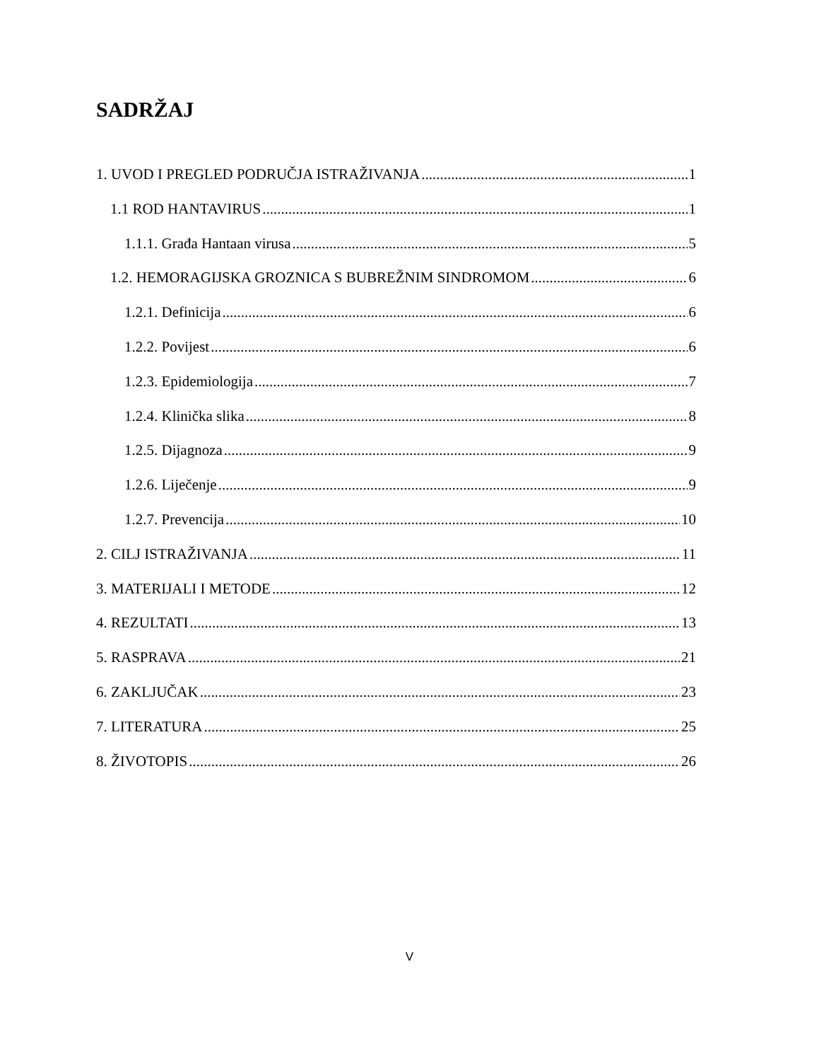SADRŽAJ
1. UVOD I PREGLED PODRUČJA ISTRAŽIVANJA 1
1.1 ROD HANTAVIRUS 1
1.1.1. Građa Hantaan virusa 5
1.2. HEMORAGIJSKA GROZNICA S BUBREŽNIM SINDROMOM 6
1.2.1. Definicija 6
1.2.2. Povijest 6
1.2.3. Epidemiologija 7
1.2.4. Klinička slika 8
1.2.5. Dijagnoza 9
1.2.6. Liječenje 9
1.2.7. Prevencija 10
2. CILJ ISTRAŽIVANJA 11
3. MATERIJALI I METODE 12
4. REZULTATI 13
5. RASPRAVA 21
6. ZAKLJUČAK 23
7. LITERATURA 25
8. ŽIVOTOPIS 26
V